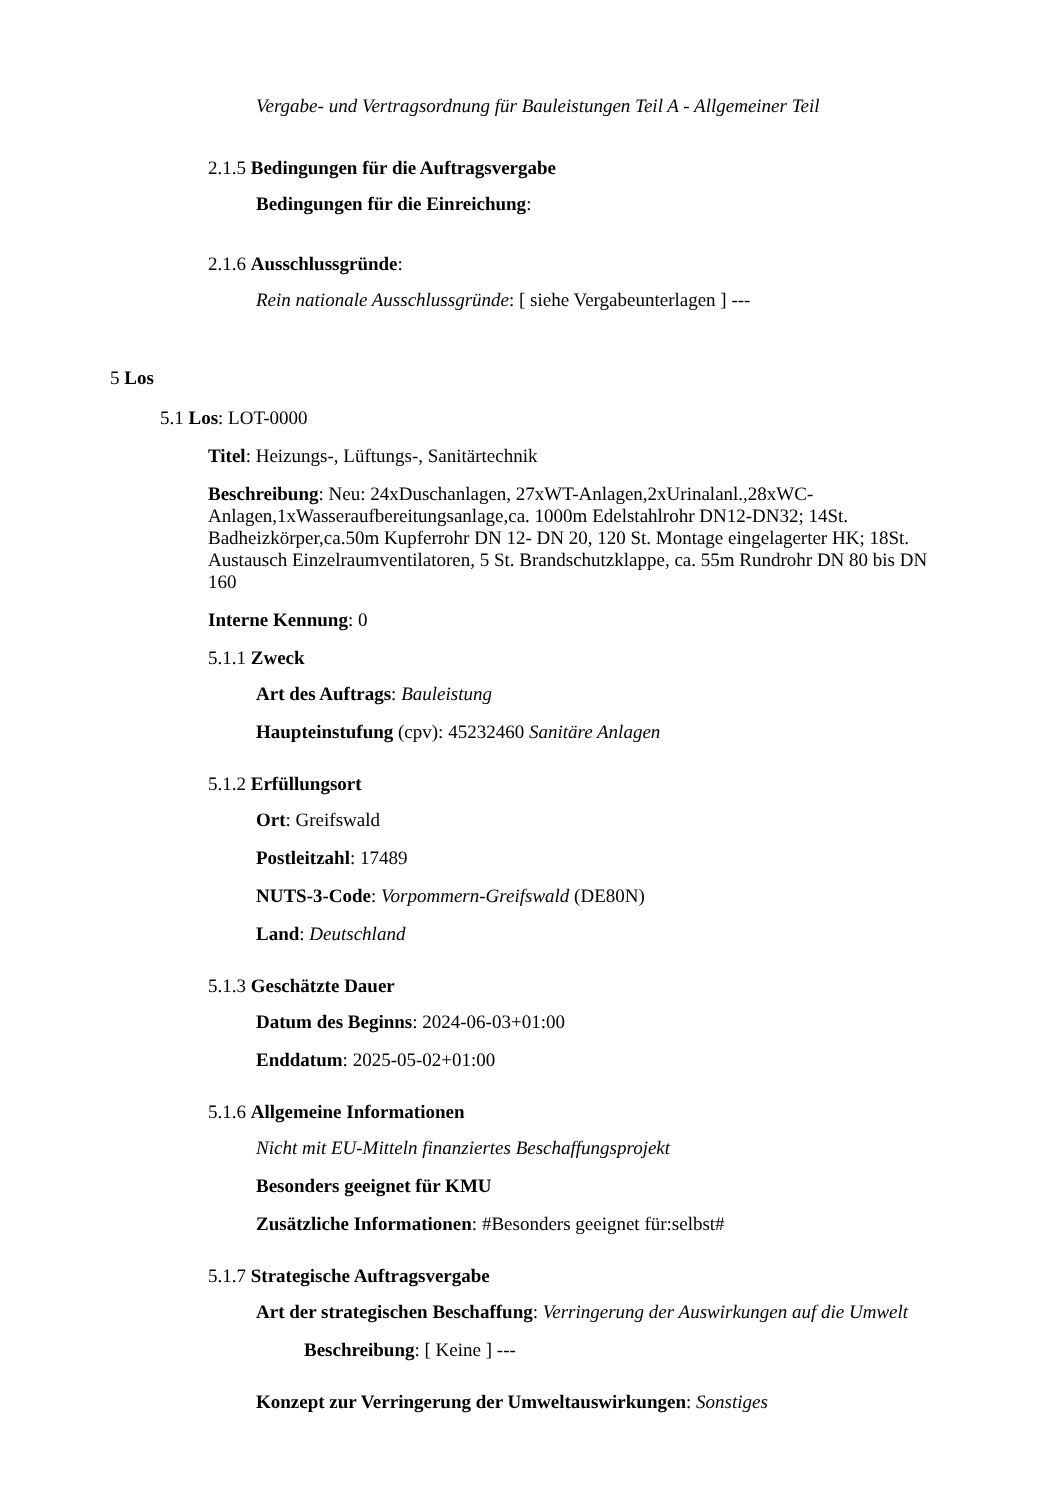Vergabe- und Vertragsordnung für Bauleistungen Teil A - Allgemeiner Teil
2.1.5 Bedingungen für die Auftragsvergabe
Bedingungen für die Einreichung:
2.1.6 Ausschlussgründe:
Rein nationale Ausschlussgründe: [ siehe Vergabeunterlagen ] ---
5 Los
5.1 Los: LOT-0000
Titel: Heizungs-, Lüftungs-, Sanitärtechnik
Beschreibung: Neu: 24xDuschanlagen, 27xWT-Anlagen,2xUrinalanl.,28xWC-Anlagen,1xWasseraufbereitungsanlage,ca. 1000m Edelstahlrohr DN12-DN32; 14St. Badheizkörper,ca.50m Kupferrohr DN 12- DN 20, 120 St. Montage eingelagerter HK; 18St. Austausch Einzelraumventilatoren, 5 St. Brandschutzklappe, ca. 55m Rundrohr DN 80 bis DN 160
Interne Kennung: 0
5.1.1 Zweck
Art des Auftrags: Bauleistung
Haupteinstufung (cpv): 45232460 Sanitäre Anlagen
5.1.2 Erfüllungsort
Ort: Greifswald
Postleitzahl: 17489
NUTS-3-Code: Vorpommern-Greifswald (DE80N)
Land: Deutschland
5.1.3 Geschätzte Dauer
Datum des Beginns: 2024-06-03+01:00
Enddatum: 2025-05-02+01:00
5.1.6 Allgemeine Informationen
Nicht mit EU-Mitteln finanziertes Beschaffungsprojekt
Besonders geeignet für KMU
Zusätzliche Informationen: #Besonders geeignet für:selbst#
5.1.7 Strategische Auftragsvergabe
Art der strategischen Beschaffung: Verringerung der Auswirkungen auf die Umwelt
Beschreibung: [ Keine ] ---
Konzept zur Verringerung der Umweltauswirkungen: Sonstiges